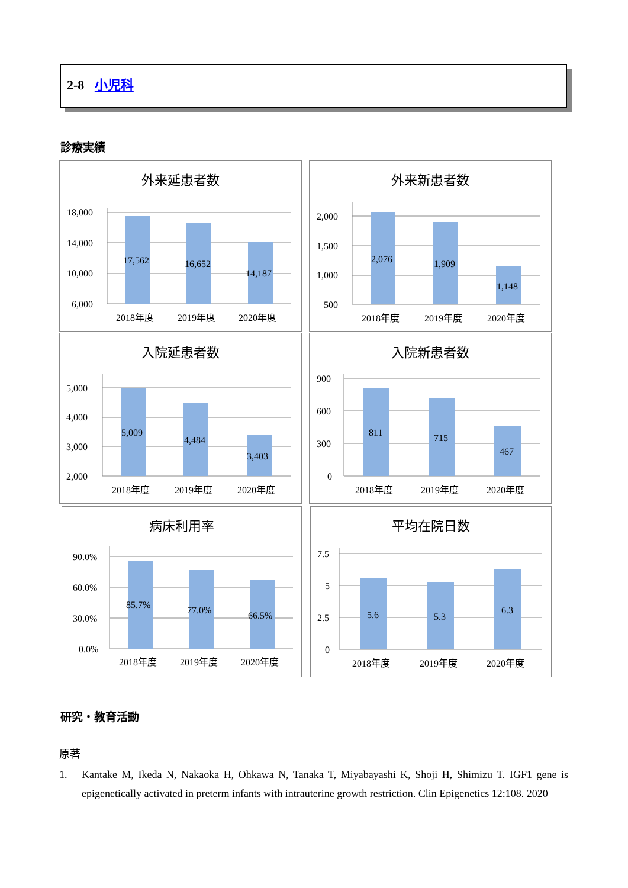2-8 小児科
診療実績
外来延患者数
18,000
14,000
10,000
6,000
17,562
16,652
14,187
2018年度
2019年度
2020年度
外来新患者数
2,000
1,500
1,000
500
2,076
1,909
1,148
2018年度
2019年度
2020年度
入院延患者数
5,000
4,000
3,000
2,000
5,009
4,484
3,403
2018年度
2019年度
2020年度
入院新患者数
900
600
300
0
811
715
467
2018年度
2019年度
2020年度
病床利用率
90.0%
60.0%
30.0%
0.0%
85.7%
77.0%
66.5%
2018年度
2019年度
2020年度
平均在院日数
7.5
5
2.5
0
5.6
5.3
6.3
2018年度
2019年度
2020年度
研究・教育活動
原著
1. Kantake M, Ikeda N, Nakaoka H, Ohkawa N, Tanaka T, Miyabayashi K, Shoji H, Shimizu T. IGF1 gene is epigenetically activated in preterm infants with intrauterine growth restriction. Clin Epigenetics 12:108. 2020